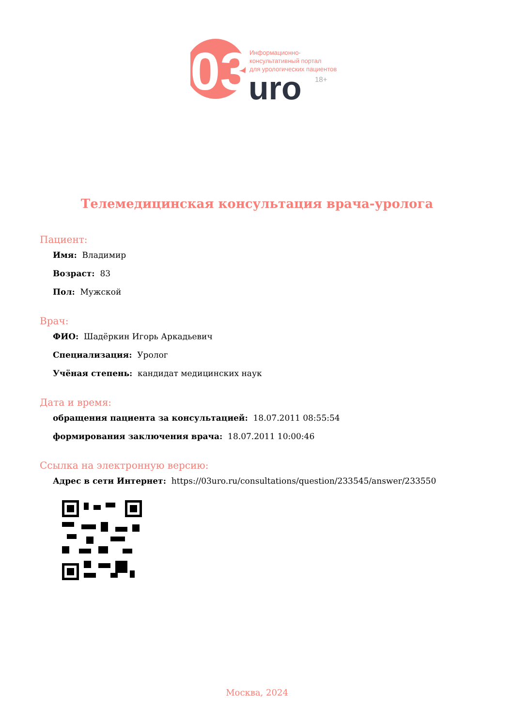03
uro
Информационно-
консультативный портал
для урологических пациентов
18+
Телемедицинская консультация врача-уролога
Пациент:
Имя: Владимир
Возраст: 83
Пол: Мужской
Врач:
ФИО: Шадёркин Игорь Аркадьевич
Специализация: Уролог
Учёная степень: кандидат медицинских наук
Дата и время:
обращения пациента за консультацией: 18.07.2011 08:55:54
формирования заключения врача: 18.07.2011 10:00:46
Ссылка на электронную версию:
Адрес в сети Интернет: https://03uro.ru/consultations/question/233545/answer/233550
Москва, 2024